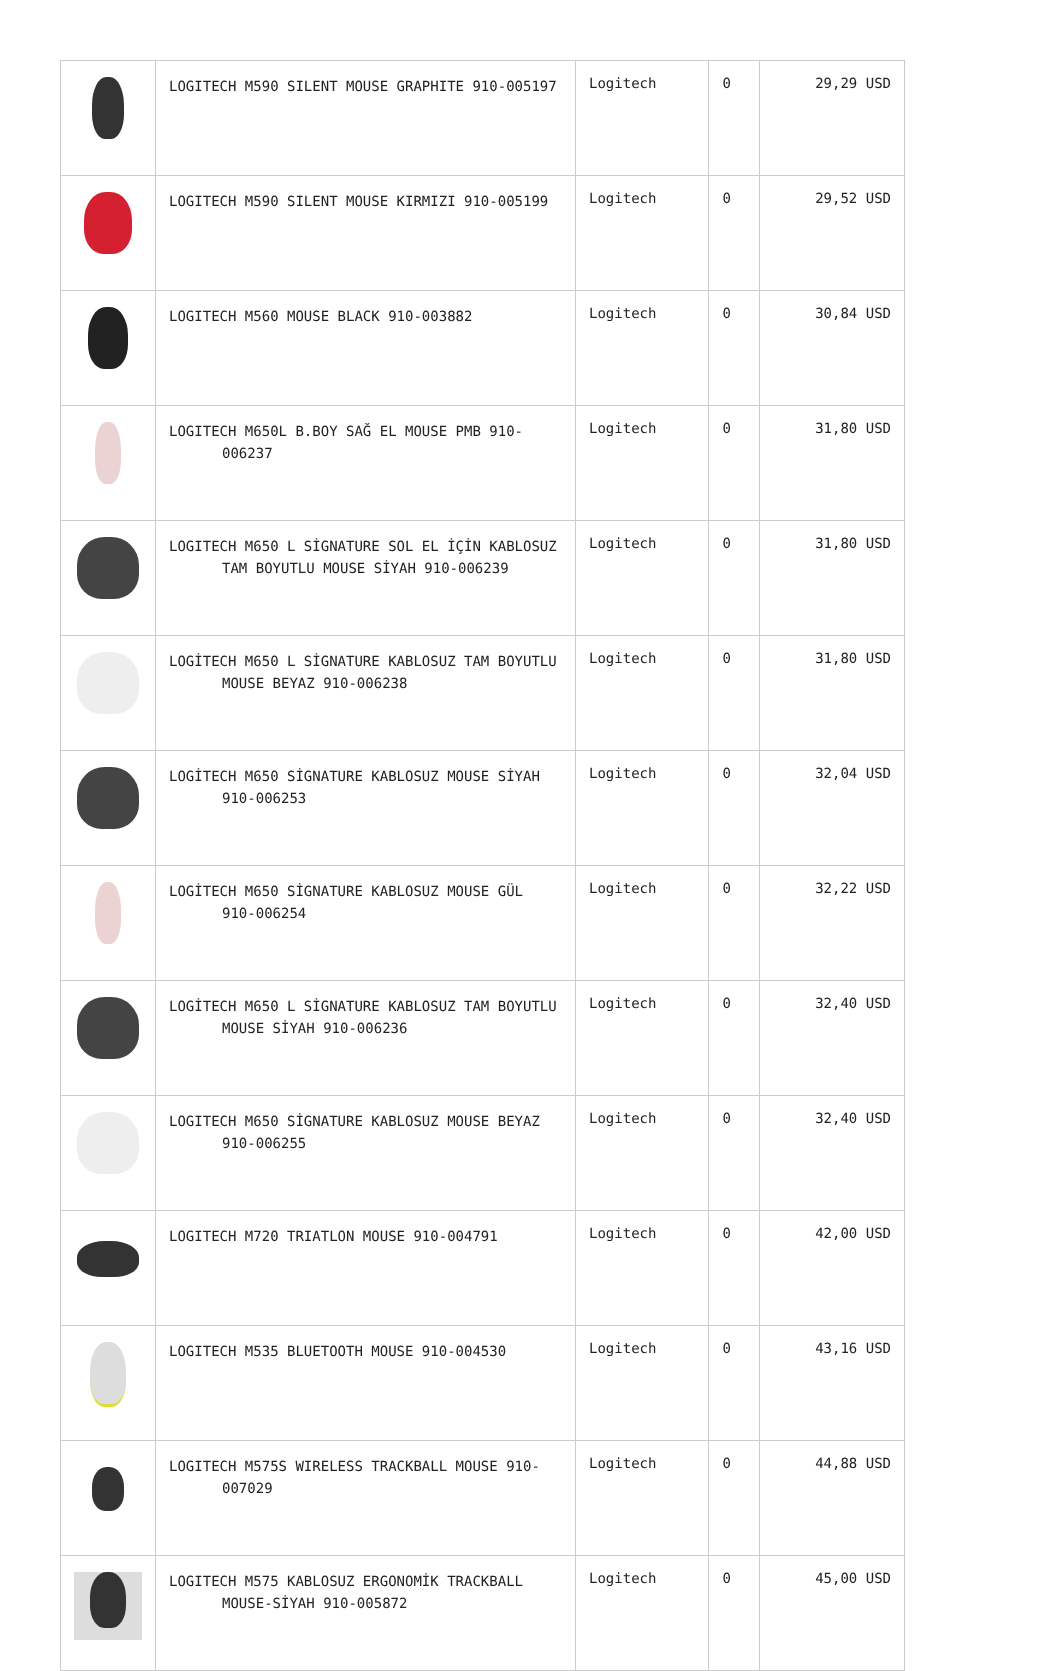| | LOGITECH M590 SILENT MOUSE GRAPHITE 910-005197 | Logitech | 0 | 29,29 USD |
| | LOGITECH M590 SILENT MOUSE KIRMIZI 910-005199 | Logitech | 0 | 29,52 USD |
| | LOGITECH M560 MOUSE BLACK 910-003882 | Logitech | 0 | 30,84 USD |
| | LOGITECH M650L B.BOY SAĞ EL MOUSE PMB 910-006237 | Logitech | 0 | 31,80 USD |
| | LOGITECH M650 L SİGNATURE SOL EL İÇİN KABLOSUZ TAM BOYUTLU MOUSE SİYAH 910-006239 | Logitech | 0 | 31,80 USD |
| | LOGİTECH M650 L SİGNATURE KABLOSUZ TAM BOYUTLU MOUSE BEYAZ 910-006238 | Logitech | 0 | 31,80 USD |
| | LOGİTECH M650 SİGNATURE KABLOSUZ MOUSE SİYAH 910-006253 | Logitech | 0 | 32,04 USD |
| | LOGİTECH M650 SİGNATURE KABLOSUZ MOUSE GÜL 910-006254 | Logitech | 0 | 32,22 USD |
| | LOGİTECH M650 L SİGNATURE KABLOSUZ TAM BOYUTLU MOUSE SİYAH 910-006236 | Logitech | 0 | 32,40 USD |
| | LOGITECH M650 SİGNATURE KABLOSUZ MOUSE BEYAZ 910-006255 | Logitech | 0 | 32,40 USD |
| | LOGITECH M720 TRIATLON MOUSE 910-004791 | Logitech | 0 | 42,00 USD |
| | LOGITECH M535 BLUETOOTH MOUSE 910-004530 | Logitech | 0 | 43,16 USD |
| | LOGITECH M575S WIRELESS TRACKBALL MOUSE 910-007029 | Logitech | 0 | 44,88 USD |
| | LOGITECH M575 KABLOSUZ ERGONOMİK TRACKBALL MOUSE-SİYAH 910-005872 | Logitech | 0 | 45,00 USD |